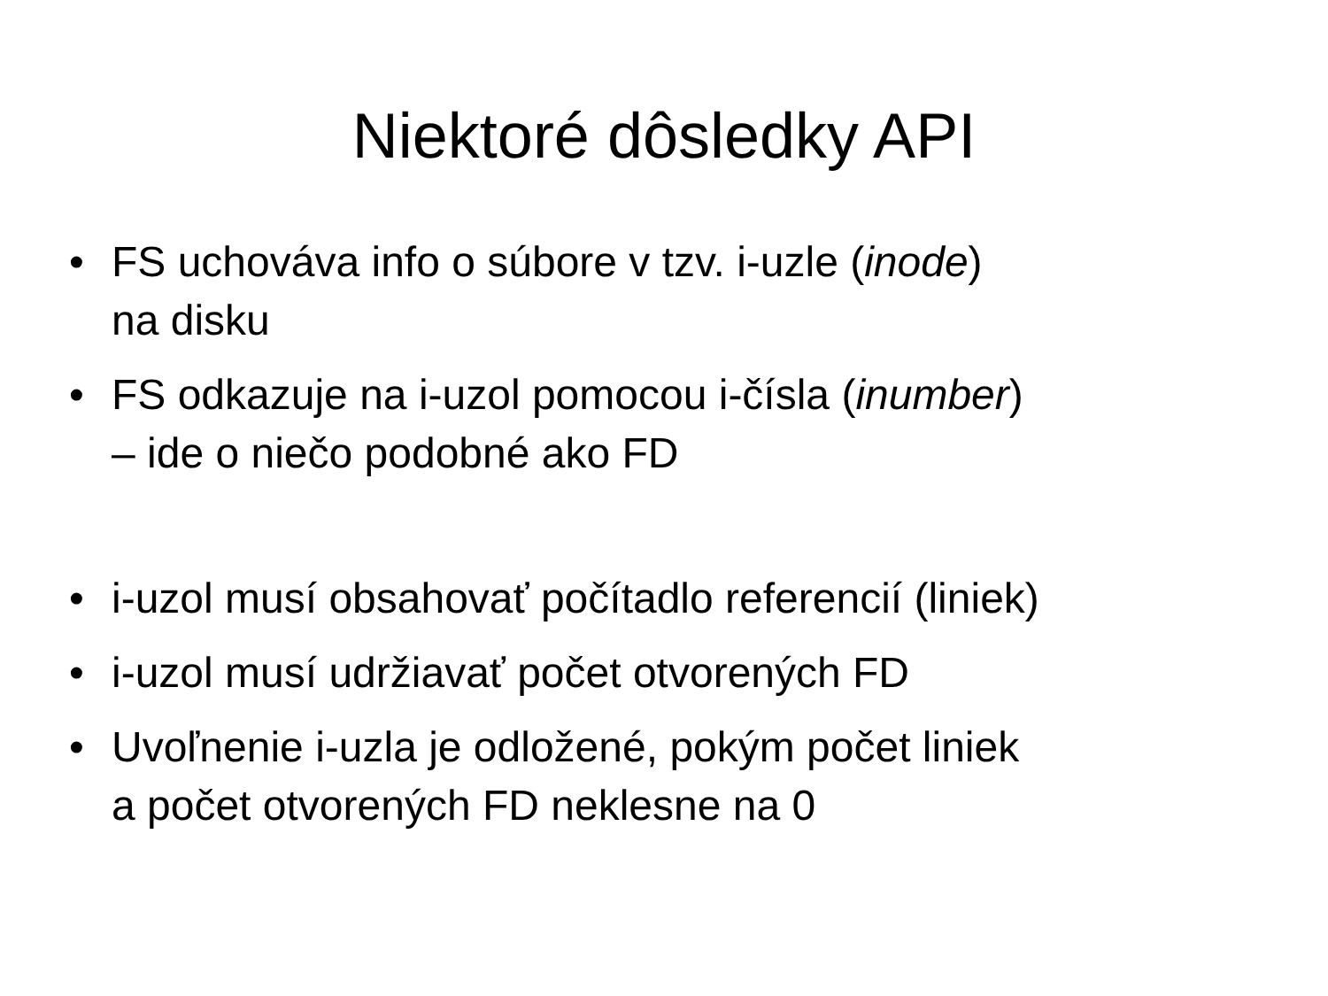Niektoré dôsledky API
• FS uchováva info o súbore v tzv. i-uzle (inode)
na disku
• FS odkazuje na i-uzol pomocou i-čísla (inumber)
– ide o niečo podobné ako FD
• i-uzol musí obsahovať počítadlo referencií (liniek)
• i-uzol musí udržiavať počet otvorených FD
• Uvoľnenie i-uzla je odložené, pokým počet liniek
a počet otvorených FD neklesne na 0